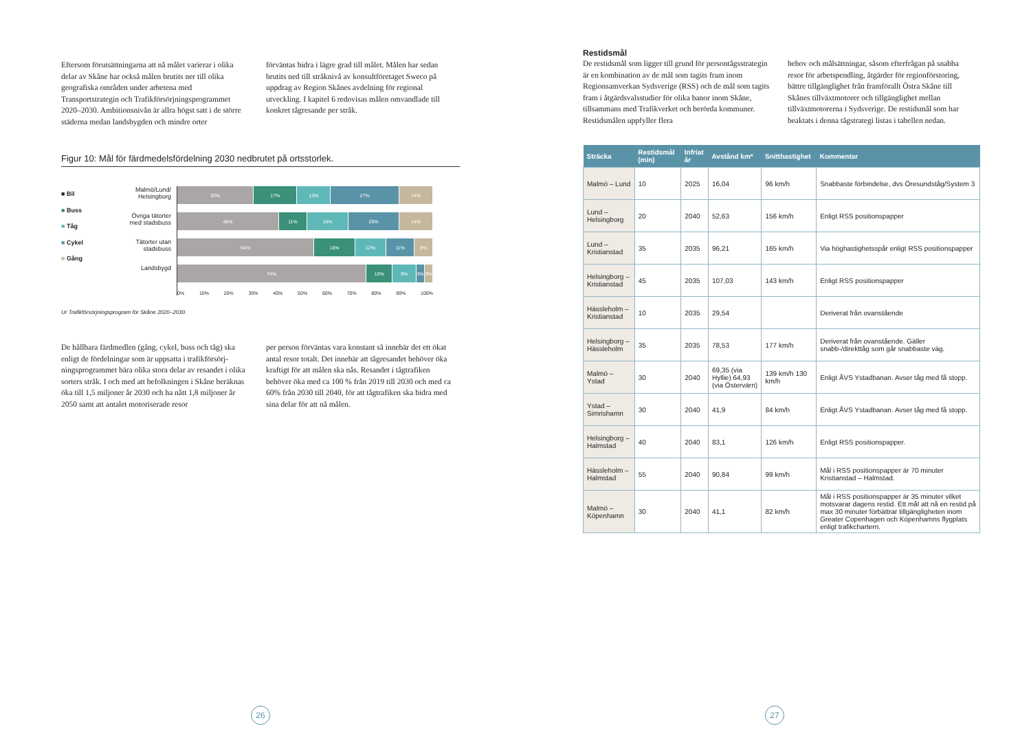Eftersom förutsättningarna att nå målet varierar i olika delar av Skåne har också målen brutits ner till olika geografiska områden under arbetena med Transportstrategin och Trafikförsörjningsprogrammet 2020–2030. Ambitionsnivån är allra högst satt i de större städerna medan landsbygden och mindre orter
förväntas bidra i lägre grad till målet. Målen har sedan brutits ned till stråknivå av konsultföretaget Sweco på uppdrag av Region Skånes avdelning för regional utveckling. I kapitel 6 redovisas målen omvandlade till konkret tågresande per stråk.
Figur 10: Mål för färdmedelsfördelning 2030 nedbrutet på ortsstorlek.
■ Bil
■ Buss
■ Tåg
■ Cykel
■ Gång
Malmö/Lund/
Helsingborg
Övriga tätorter
med stadsbuss
Tätorter utan
stadsbuss
Landsbygd
30% 17% 13% 27% 14%
40% 11% 16% 20% 14%
54% 16% 12% 11% 8%
74% 10% 9% 3% 3%
0% 10% 20% 30% 40% 50% 60% 70% 80% 90% 100%
Ur Trafikförsörjningsprogram för Skåne 2020–2030.
De hållbara färdmedlen (gång, cykel, buss och tåg) ska enligt de fördelningar som är uppsatta i trafikförsörj­ningsprogrammet bära olika stora delar av resandet i olika sorters stråk. I och med att befolkningen i Skåne beräknas öka till 1,5 miljoner år 2030 och ha nått 1,8 miljoner år 2050 samt att antalet motoriserade resor
per person förväntas vara konstant så innebär det ett ökat antal resor totalt. Det innebär att tågresandet behöver öka kraftigt för att målen ska nås. Resandet i tågtrafiken behöver öka med ca 100 % från 2019 till 2030 och med ca 60% från 2030 till 2040, för att tågtrafiken ska bidra med sina delar för att nå målen.
26
Restidsmål
De restidsmål som ligger till grund för persontågs­strategin är en kombination av de mål som tagits fram inom Regionsamverkan Sydsverige (RSS) och de mål som tagits fram i åtgärdsvalsstudier för olika banor inom Skåne, tillsammans med Trafikverket och berörda kommuner. Restidsmålen uppfyller flera
behov och målsättningar, såsom efterfrågan på snabba resor för arbetspendling, åtgärder för regionförstoring, bättre tillgänglighet från framförallt Östra Skåne till Skånes tillväxtmotorer och tillgänglighet mellan tillväxtmotorerna i Sydsverige. De restidsmål som har beaktats i denna tågstrategi listas i tabellen nedan.
| Sträcka | Restidsmål (min) | Infriat år | Avstånd km* | Snitthastighet | Kommentar |
| --- | --- | --- | --- | --- | --- |
| Malmö – Lund | 10 | 2025 | 16,04 | 96 km/h | Snabbaste förbindelse, dvs Öresundståg/System 3 |
| Lund – Helsingborg | 20 | 2040 | 52,63 | 156 km/h | Enligt RSS positionspapper |
| Lund – Kristianstad | 35 | 2035 | 96,21 | 165 km/h | Via höghastighetsspår enligt RSS positionspapper |
| Helsingborg – Kristianstad | 45 | 2035 | 107,03 | 143 km/h | Enligt RSS positionspapper |
| Hässleholm – Kristianstad | 10 | 2035 | 29,54 | | Deriverat från ovanstående |
| Helsingborg – Hässleholm | 35 | 2035 | 78,53 | 177 km/h | Deriverat från ovanstående. Gäller snabb-/direkttåg som går snabbaste väg. |
| Malmö – Ystad | 30 | 2040 | 69,35 (via Hyllie) 64,93 (via Östervärn) | 139 km/h 130 km/h | Enligt ÅVS Ystadbanan. Avser tåg med få stopp. |
| Ystad – Simrishamn | 30 | 2040 | 41,9 | 84 km/h | Enligt ÅVS Ystadbanan. Avser tåg med få stopp. |
| Helsingborg – Halmstad | 40 | 2040 | 83,1 | 126 km/h | Enligt RSS positionspapper. |
| Hässleholm – Halmstad | 55 | 2040 | 90,84 | 99 km/h | Mål i RSS positionspapper är 70 minuter Kristianstad – Halmstad. |
| Malmö – Köpenhamn | 30 | 2040 | 41,1 | 82 km/h | Mål i RSS positionspapper är 35 minuter vilket motsvarar dagens restid. Ett mål att nå en restid på max 30 minuter förbättrar tillgängligheten inom Greater Copenhagen och Köpenhamns flygplats enligt trafikchartern. |
27